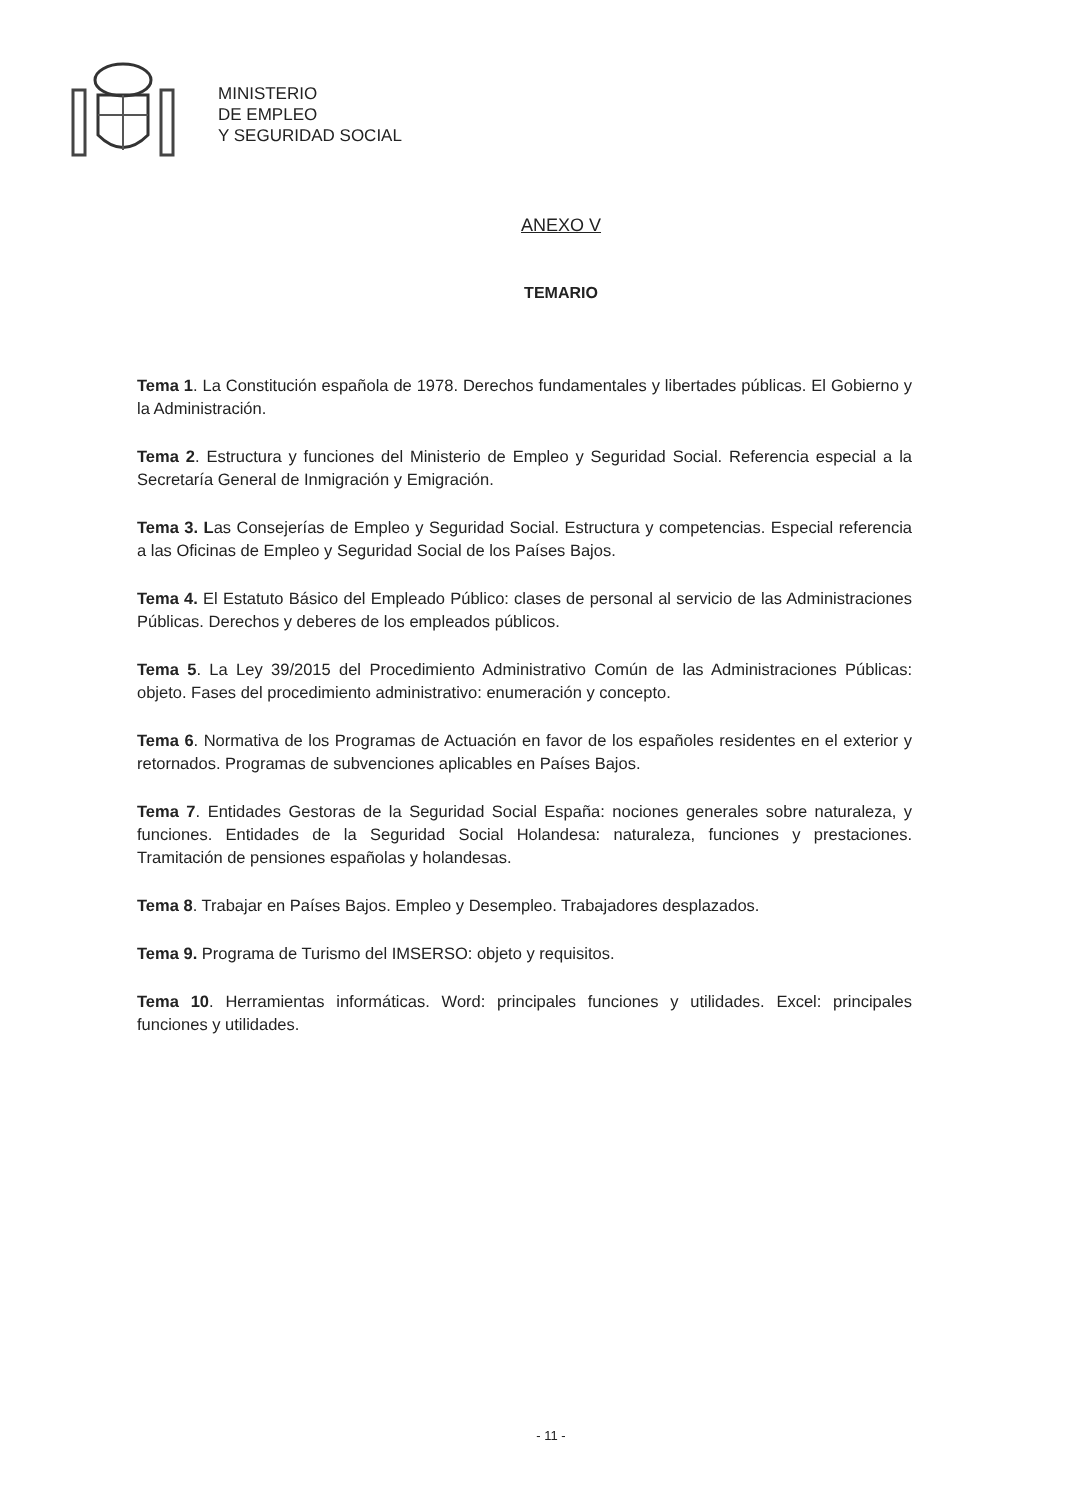MINISTERIO
DE EMPLEO
Y SEGURIDAD SOCIAL
ANEXO V
TEMARIO
Tema 1. La Constitución española de 1978. Derechos fundamentales y libertades públicas. El Gobierno y la Administración.
Tema 2. Estructura y funciones del Ministerio de Empleo y Seguridad Social. Referencia especial a la Secretaría General de Inmigración y Emigración.
Tema 3. Las Consejerías de Empleo y Seguridad Social. Estructura y competencias. Especial referencia a las Oficinas de Empleo y Seguridad Social de los Países Bajos.
Tema 4. El Estatuto Básico del Empleado Público: clases de personal al servicio de las Administraciones Públicas. Derechos y deberes de los empleados públicos.
Tema 5. La Ley 39/2015 del Procedimiento Administrativo Común de las Administraciones Públicas: objeto. Fases del procedimiento administrativo: enumeración y concepto.
Tema 6. Normativa de los Programas de Actuación en favor de los españoles residentes en el exterior y retornados. Programas de subvenciones aplicables en Países Bajos.
Tema 7. Entidades Gestoras de la Seguridad Social España: nociones generales sobre naturaleza, y funciones. Entidades de la Seguridad Social Holandesa: naturaleza, funciones y prestaciones. Tramitación de pensiones españolas y holandesas.
Tema 8. Trabajar en Países Bajos. Empleo y Desempleo. Trabajadores desplazados.
Tema 9. Programa de Turismo del IMSERSO: objeto y requisitos.
Tema 10. Herramientas informáticas. Word: principales funciones y utilidades. Excel: principales funciones y utilidades.
- 11 -